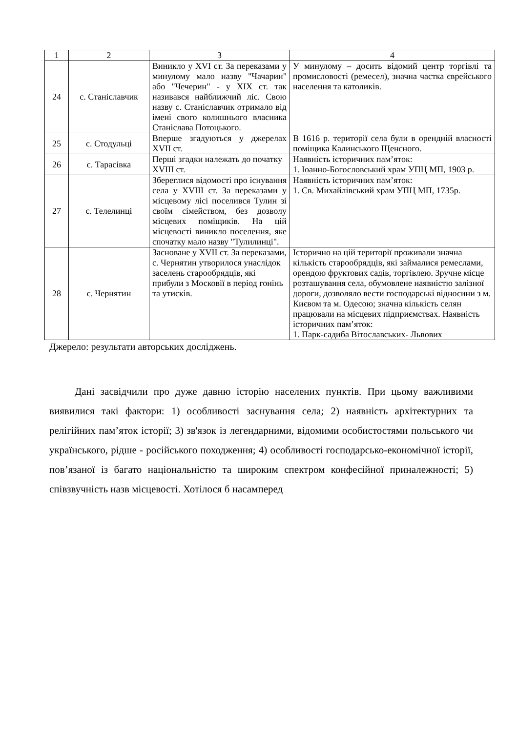| 1 | 2 | 3 | 4 |
| --- | --- | --- | --- |
| 24 | с. Станіславчик | Виникло у XVI ст. За переказами у минулому мало назву "Чачарин" або "Чечерин" - у XIX ст. так називався найближчий ліс. Свою назву с. Станіславчик отримало від імені свого колишнього власника Станіслава Потоцького. | У минулому – досить відомий центр торгівлі та промисловості (ремесел), значна частка єврейського населення та католиків. |
| 25 | с. Стодульці | Вперше згадуються у джерелах XVII ст. | В 1616 р. території села були в орендній власності поміщика Калинського Щенсного. |
| 26 | с. Тарасівка | Перші згадки належать до початку XVIII ст. | Наявність історичних пам’яток: 1. Іоанно-Богословський храм УПЦ МП, 1903 р. |
| 27 | с. Телелинці | Збереглися відомості про існування села у XVIII ст. За переказами у місцевому лісі поселився Тулин зі своїм сімейством, без дозволу місцевих поміщиків. На цій місцевості виникло поселення, яке спочатку мало назву "Тулилинці". | Наявність історичних пам’яток: 1. Св. Михайлівський храм УПЦ МП, 1735р. |
| 28 | с. Чернятин | Засноване у XVII ст. За переказами, с. Чернятин утворилося унаслідок заселень старообрядців, які прибули з Московії в період гонінь та утисків. | Історично на цій території проживали значна кількість старообрядців, які займалися ремеслами, орендою фруктових садів, торгівлею. Зручне місце розташування села, обумовлене наявністю залізної дороги, дозволяло вести господарські відносини з м. Києвом та м. Одесою; значна кількість селян працювали на місцевих підприємствах. Наявність історичних пам’яток: 1. Парк-садиба Вітославських- Львових |
Джерело: результати авторських досліджень.
Дані засвідчили про дуже давню історію населених пунктів. При цьому важливими виявилися такі фактори: 1) особливості заснування села; 2) наявність архітектурних та релігійних пам’яток історії; 3) зв'язок із легендарними, відомими особистостями польського чи українського, рідше - російського походження; 4) особливості господарсько-економічної історії, пов’язаної із багато національністю та широким спектром конфесійної приналежності; 5) співзвучність назв місцевості. Хотілося б насамперед